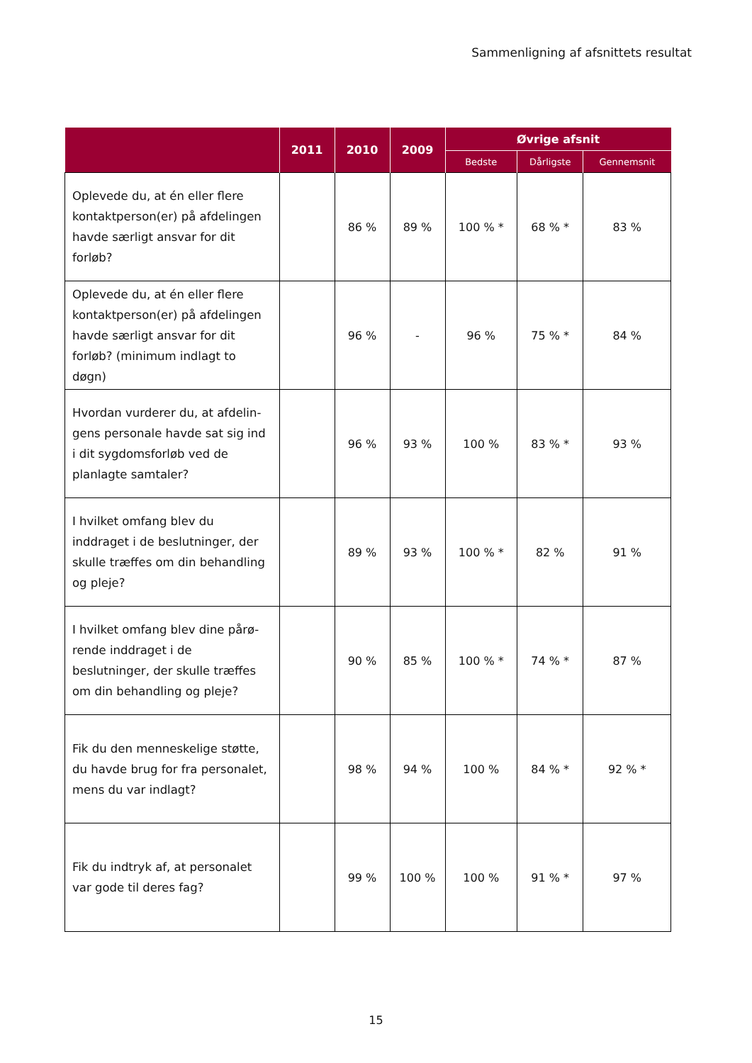Sammenligning af afsnittets resultat
| | 2011 | 2010 | 2009 | Øvrige afsnit | | |
| --- | --- | --- | --- | --- | --- | --- |
| | | | | Bedste | Dårligste | Gennemsnit |
| Oplevede du, at én eller flere kon­taktperson(er) på afdelingen hav­de særligt ansvar for dit forløb? | | 86 % | 89 % | 100 % * | 68 % * | 83 % |
| Oplevede du, at én eller flere kon­taktperson(er) på afdelingen hav­de særligt ansvar for dit forløb? (minimum indlagt to døgn) | | 96 % | - | 96 % | 75 % * | 84 % |
| Hvordan vurderer du, at afdelin­gens personale havde sat sig ind i dit sygdomsforløb ved de planlag­te samtaler? | | 96 % | 93 % | 100 % | 83 % * | 93 % |
| I hvilket omfang blev du inddraget i de beslutninger, der skulle træffes om din behandling og pleje? | | 89 % | 93 % | 100 % * | 82 % | 91 % |
| I hvilket omfang blev dine pårø­rende inddraget i de beslutninger, der skulle træffes om din behand­ling og pleje? | | 90 % | 85 % | 100 % * | 74 % * | 87 % |
| Fik du den menneskelige støtte, du havde brug for fra personalet, mens du var indlagt? | | 98 % | 94 % | 100 % | 84 % * | 92 % * |
| Fik du indtryk af, at personalet var gode til deres fag? | | 99 % | 100 % | 100 % | 91 % * | 97 % |
15